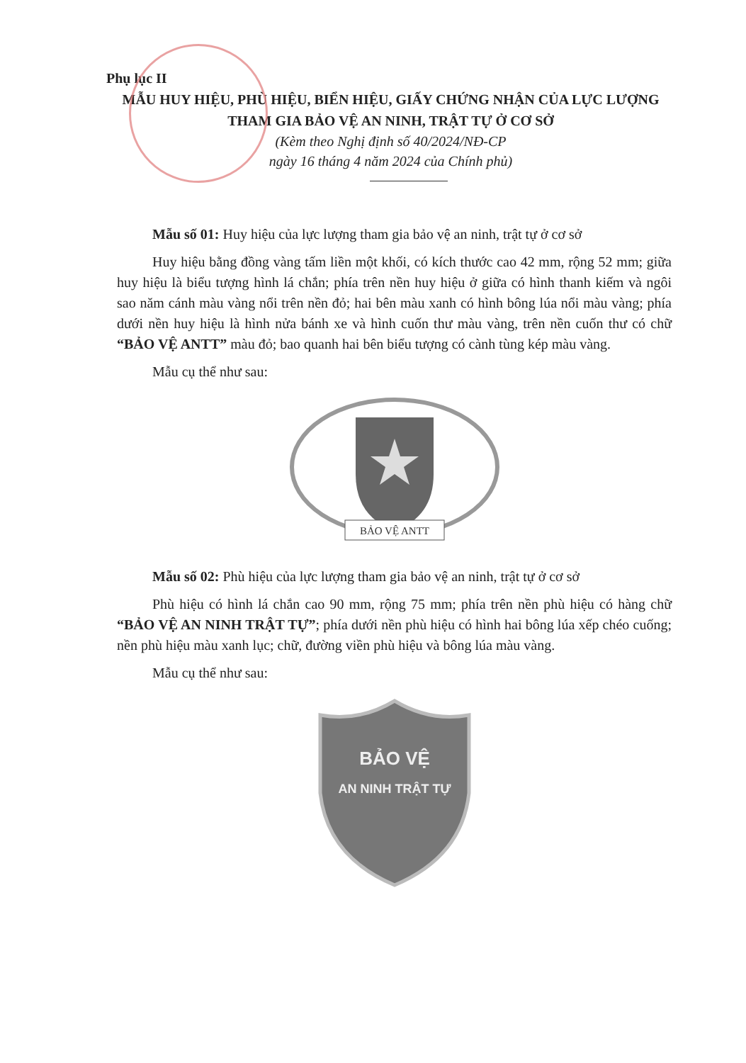Phụ lục II
MẪU HUY HIỆU, PHÙ HIỆU, BIỂN HIỆU, GIẤY CHỨNG NHẬN CỦA LỰC LƯỢNG THAM GIA BẢO VỆ AN NINH, TRẬT TỰ Ở CƠ SỞ
(Kèm theo Nghị định số 40/2024/NĐ-CP
ngày 16 tháng 4 năm 2024 của Chính phủ)
Mẫu số 01: Huy hiệu của lực lượng tham gia bảo vệ an ninh, trật tự ở cơ sở
Huy hiệu bằng đồng vàng tấm liền một khối, có kích thước cao 42 mm, rộng 52 mm; giữa huy hiệu là biểu tượng hình lá chắn; phía trên nền huy hiệu ở giữa có hình thanh kiếm và ngôi sao năm cánh màu vàng nổi trên nền đỏ; hai bên màu xanh có hình bông lúa nổi màu vàng; phía dưới nền huy hiệu là hình nửa bánh xe và hình cuốn thư màu vàng, trên nền cuốn thư có chữ “BẢO VỆ ANTT” màu đỏ; bao quanh hai bên biểu tượng có cành tùng kép màu vàng.
Mẫu cụ thể như sau:
BẢO VỆ ANTT
Mẫu số 02: Phù hiệu của lực lượng tham gia bảo vệ an ninh, trật tự ở cơ sở
Phù hiệu có hình lá chắn cao 90 mm, rộng 75 mm; phía trên nền phù hiệu có hàng chữ “BẢO VỆ AN NINH TRẬT TỰ”; phía dưới nền phù hiệu có hình hai bông lúa xếp chéo cuống; nền phù hiệu màu xanh lục; chữ, đường viền phù hiệu và bông lúa màu vàng.
Mẫu cụ thể như sau:
BẢO VỆ
AN NINH TRẬT TỰ